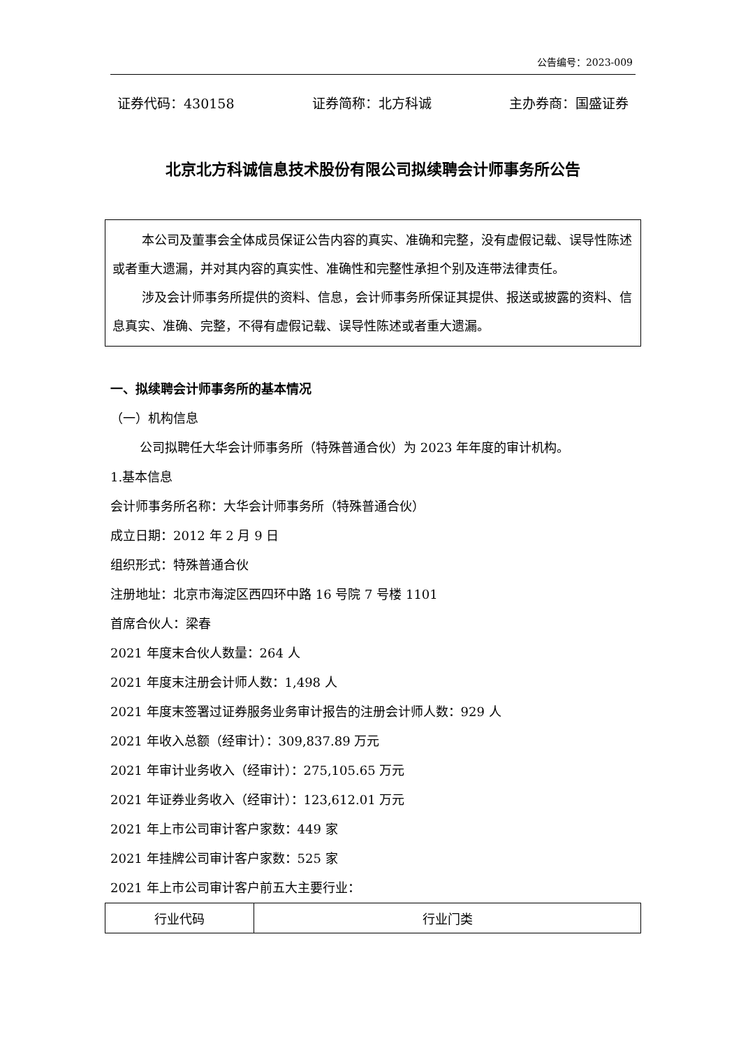公告编号：2023-009
证券代码：430158 证券简称：北方科诚 主办券商：国盛证券
北京北方科诚信息技术股份有限公司拟续聘会计师事务所公告
本公司及董事会全体成员保证公告内容的真实、准确和完整，没有虚假记载、误导性陈述或者重大遗漏，并对其内容的真实性、准确性和完整性承担个别及连带法律责任。
涉及会计师事务所提供的资料、信息，会计师事务所保证其提供、报送或披露的资料、信息真实、准确、完整，不得有虚假记载、误导性陈述或者重大遗漏。
一、拟续聘会计师事务所的基本情况
（一）机构信息
公司拟聘任大华会计师事务所（特殊普通合伙）为 2023 年年度的审计机构。
1.基本信息
会计师事务所名称：大华会计师事务所（特殊普通合伙）
成立日期：2012 年 2 月 9 日
组织形式：特殊普通合伙
注册地址：北京市海淀区西四环中路 16 号院 7 号楼 1101
首席合伙人：梁春
2021 年度末合伙人数量：264 人
2021 年度末注册会计师人数：1,498 人
2021 年度末签署过证券服务业务审计报告的注册会计师人数：929 人
2021 年收入总额（经审计）：309,837.89 万元
2021 年审计业务收入（经审计）：275,105.65 万元
2021 年证券业务收入（经审计）：123,612.01 万元
2021 年上市公司审计客户家数：449 家
2021 年挂牌公司审计客户家数：525 家
2021 年上市公司审计客户前五大主要行业：
| 行业代码 | 行业门类 |
| --- | --- |